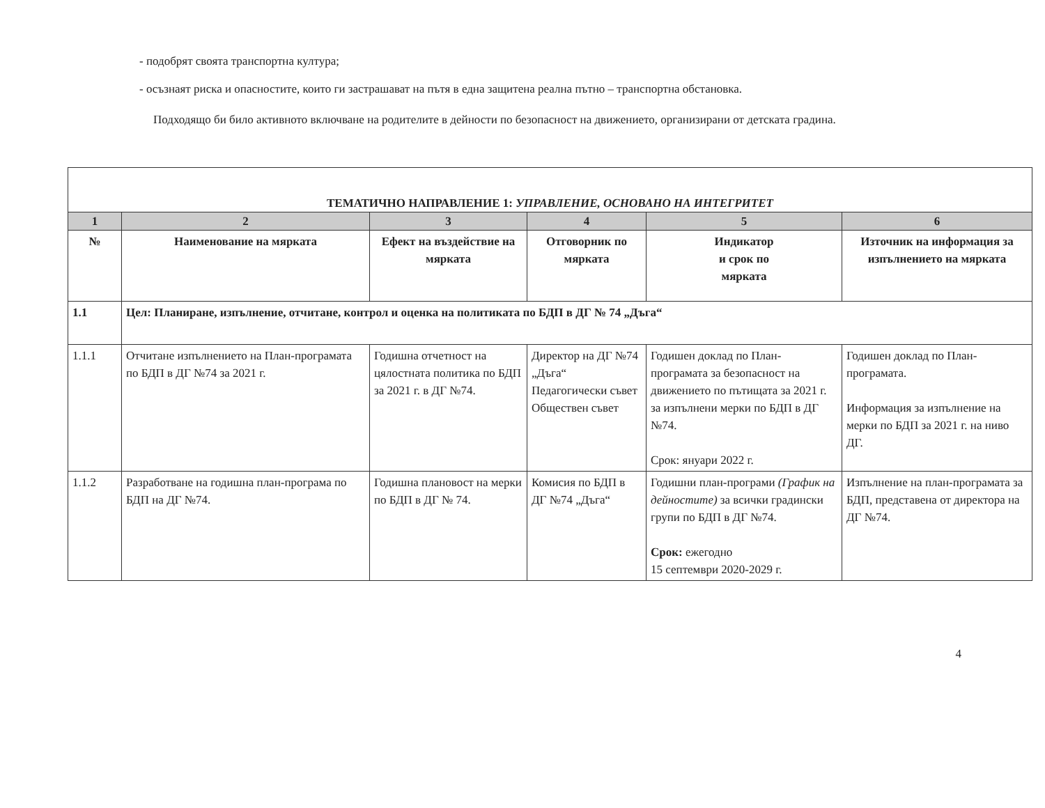- подобрят своята транспортна култура;
- осъзнаят риска и опасностите, които ги застрашават на пътя в една защитена реална пътно – транспортна обстановка.
Подходящо би било активното включване на родителите в дейности по безопасност на движението, организирани от детската градина.
| ТЕМАТИЧНО НАПРАВЛЕНИЕ 1: УПРАВЛЕНИЕ, ОСНОВАНО НА ИНТЕГРИТЕТ | | | | | |
| 1 | 2 | 3 | 4 | 5 | 6 |
| № | Наименование на мярката | Ефект на въздействие на мярката | Отговорник по мярката | Индикатор и срок по мярката | Източник на информация за изпълнението на мярката |
| 1.1 | Цел: Планиране, изпълнение, отчитане, контрол и оценка на политиката по БДП в ДГ № 74 „Дъга“ | | | | |
| 1.1.1 | Отчитане изпълнението на План-програмата по БДП в ДГ №74 за 2021 г. | Годишна отчетност на цялостната политика по БДП за 2021 г. в ДГ №74. | Директор на ДГ №74 „Дъга“ Педагогически съвет Обществен съвет | Годишен доклад по План-програмата за безопасност на движението по пътищата за 2021 г. за изпълнени мерки по БДП в ДГ №74. Срок: януари 2022 г. | Годишен доклад по План-програмата. Информация за изпълнение на мерки по БДП за 2021 г. на ниво ДГ. |
| 1.1.2 | Разработване на годишна план-програма по БДП на ДГ №74. | Годишна плановост на мерки по БДП в ДГ № 74. | Комисия по БДП в ДГ №74 „Дъга“ | Годишни план-програми (График на дейностите) за всички градински групи по БДП в ДГ №74. Срок: ежегодно 15 септември 2020-2029 г. | Изпълнение на план-програмата за БДП, представена от директора на ДГ №74. |
4